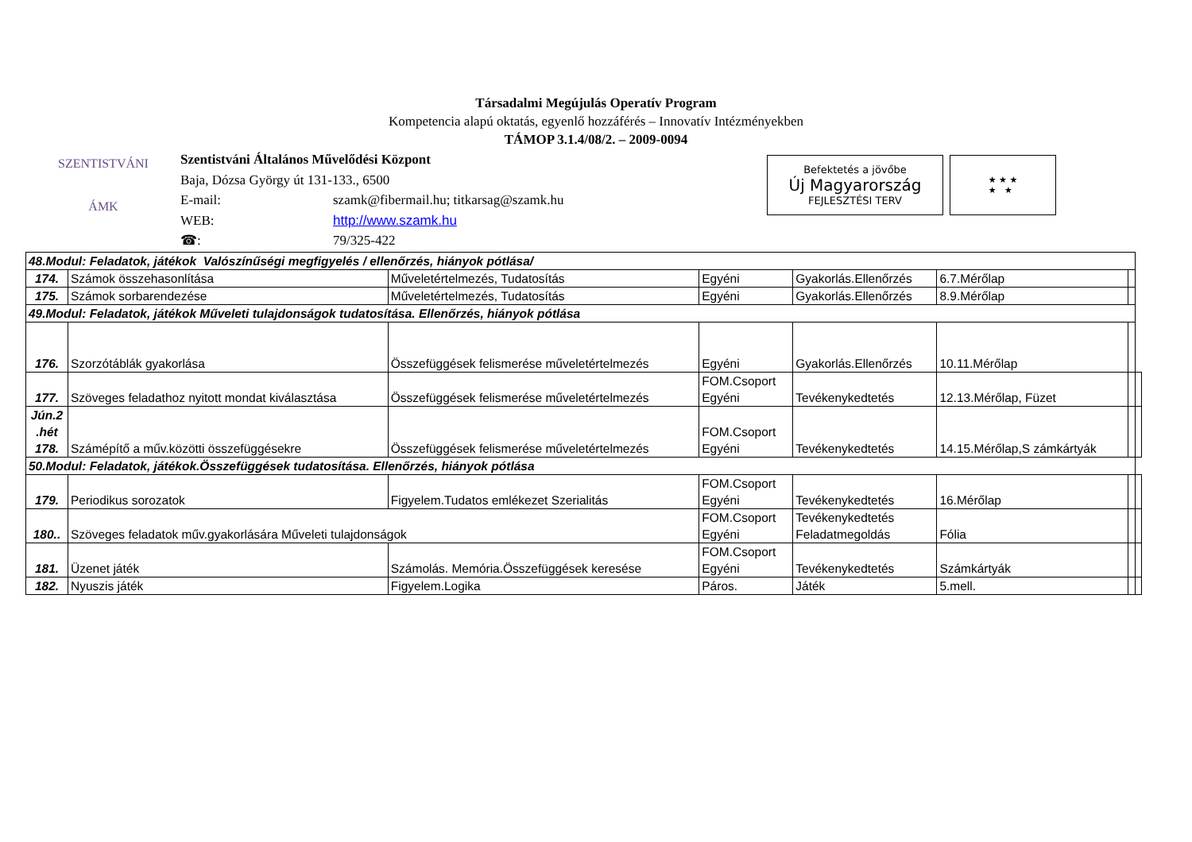Társadalmi Megújulás Operatív Program
Kompetencia alapú oktatás, egyenlő hozzáférés – Innovatív Intézményekben
TÁMOP 3.1.4/08/2. – 2009-0094
SZENTISTVÁNI
ÁMK
| Szentistváni Általános Művelődési Központ | |
| Baja, Dózsa György út 131-133., 6500 | |
| E-mail: | szamk@fibermail.hu; titkarsag@szamk.hu |
| WEB: | http://www.szamk.hu |
| ☎: | 79/325-422 |
Befektetés a jövőbe
Új Magyarország
FEJLESZTÉSI TERV
★ ★ ★
★ ★
| 48.Modul: Feladatok, játékok Valószínűségi megfigyelés / ellenőrzés, hiányok pótlása/ | | | | | | | |
| 174. | Számok összehasonlítása | Műveletértelmezés, Tudatosítás | Egyéni | Gyakorlás.Ellenőrzés | 6.7.Mérőlap | | |
| 175. | Számok sorbarendezése | Műveletértelmezés, Tudatosítás | Egyéni | Gyakorlás.Ellenőrzés | 8.9.Mérőlap | | |
| 49.Modul: Feladatok, játékok Műveleti tulajdonságok tudatosítása. Ellenőrzés, hiányok pótlása | | | | | | | |
| 176. | Szorzótáblák gyakorlása | Összefüggések felismerése műveletértelmezés | Egyéni | Gyakorlás.Ellenőrzés | 10.11.Mérőlap | | |
| 177. | Szöveges feladathoz nyitott mondat kiválasztása | Összefüggések felismerése műveletértelmezés | FOM.Csoport Egyéni | Tevékenykedtetés | 12.13.Mérőlap, Füzet | | |
| Jún.2 .hét 178. | Számépítő a műv.közötti összefüggésekre | Összefüggések felismerése műveletértelmezés | FOM.Csoport Egyéni | Tevékenykedtetés | 14.15.Mérőlap,S zámkártyák | | |
| 50.Modul: Feladatok, játékok.Összefüggések tudatosítása. Ellenőrzés, hiányok pótlása | | | | | | | |
| 179. | Periodikus sorozatok | Figyelem.Tudatos emlékezet Szerialitás | FOM.Csoport Egyéni | Tevékenykedtetés | 16.Mérőlap | | |
| 180.. | Szöveges feladatok műv.gyakorlására Műveleti tulajdonságok | | FOM.Csoport Egyéni | Tevékenykedtetés Feladatmegoldás | Fólia | | |
| 181. | Üzenet játék | Számolás. Memória.Összefüggések keresése | FOM.Csoport Egyéni | Tevékenykedtetés | Számkártyák | | |
| 182. | Nyuszis játék | Figyelem.Logika | Páros. | Játék | 5.mell. | | |